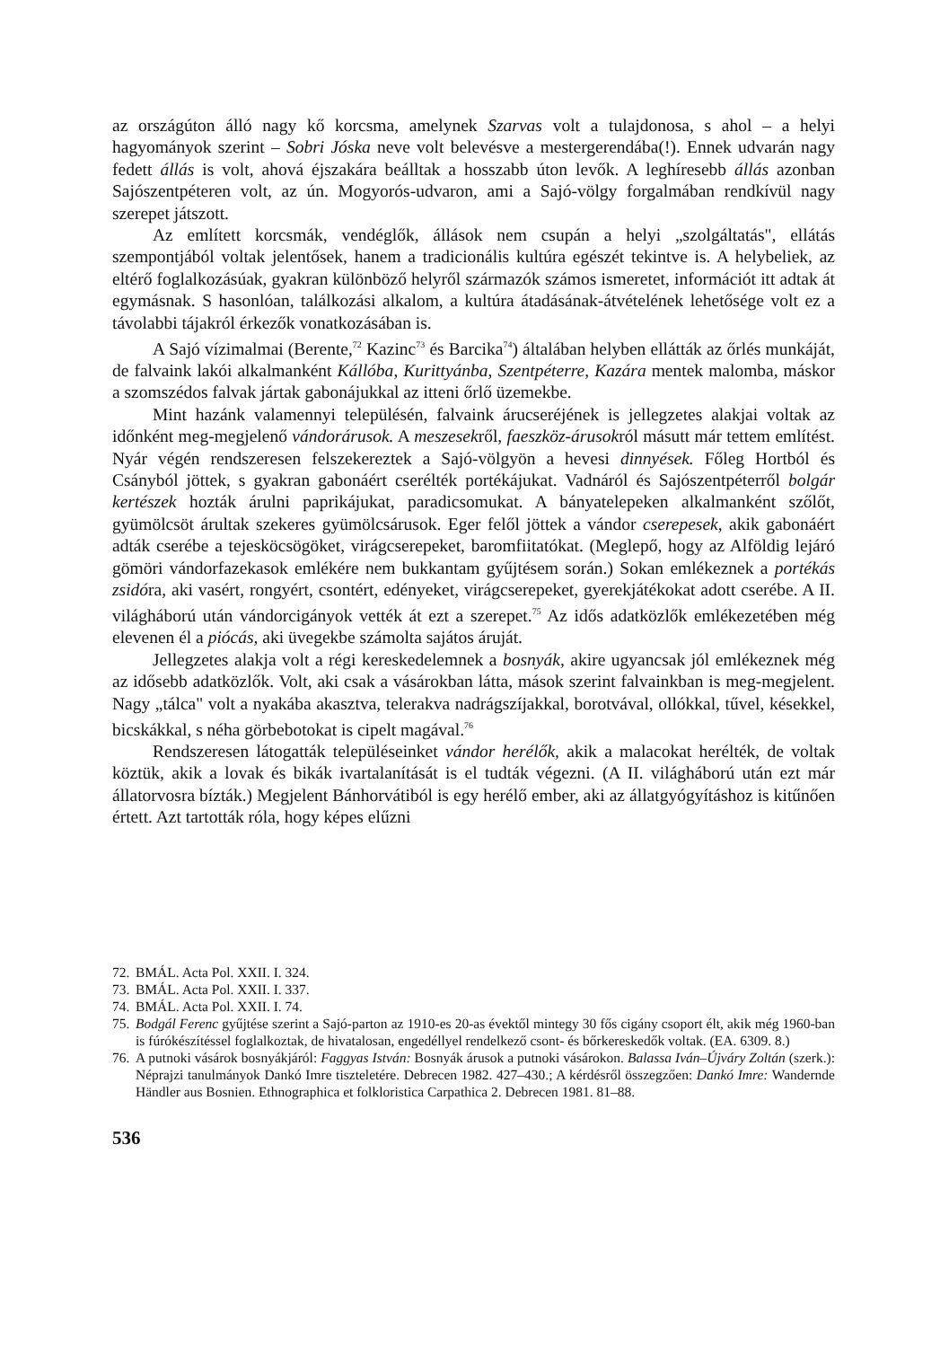az országúton álló nagy kő korcsma, amelynek Szarvas volt a tulajdonosa, s ahol – a helyi hagyományok szerint – Sobri Jóska neve volt belevésve a mestergerendába(!). Ennek udvarán nagy fedett állás is volt, ahová éjszakára beálltak a hosszabb úton levők. A leghíresebb állás azonban Sajószentpéteren volt, az ún. Mogyorós-udvaron, ami a Sajó-völgy forgalmában rendkívül nagy szerepet játszott.
Az említett korcsmák, vendéglők, állások nem csupán a helyi „szolgáltatás", ellátás szempontjából voltak jelentősek, hanem a tradicionális kultúra egészét tekintve is. A helybeliek, az eltérő foglalkozásúak, gyakran különböző helyről származók számos ismeretet, információt itt adtak át egymásnak. S hasonlóan, találkozási alkalom, a kultúra átadásának-átvételének lehetősége volt ez a távolabbi tájakról érkezők vonatkozásában is.
A Sajó vízimalmai (Berente,<sup>72</sup> Kazinc<sup>73</sup> és Barcika<sup>74</sup>) általában helyben ellátták az őrlés munkáját, de falvaink lakói alkalmanként Kállóba, Kurittyánba, Szentpéterre, Kazára mentek malomba, máskor a szomszédos falvak jártak gabonájukkal az itteni őrlő üzemekbe.
Mint hazánk valamennyi településén, falvaink árucseréjének is jellegzetes alakjai voltak az időnként meg-megjelenő vándorárusok. A meszesekről, faeszköz-árusokról másutt már tettem említést. Nyár végén rendszeresen felszekereztek a Sajó-völgyön a hevesi dinnyések. Főleg Hortból és Csányból jöttek, s gyakran gabonáért cserélték portékájukat. Vadnáról és Sajószentpéterről bolgár kertészek hozták árulni paprikájukat, paradicsomukat. A bányatelepeken alkalmanként szőlőt, gyümölcsöt árultak szekeres gyümölcsárusok. Eger felől jöttek a vándor cserepesek, akik gabonáért adták cserébe a tejesköcsögöket, virágcserepeket, baromfiitatókat. (Meglepő, hogy az Alföldig lejáró gömöri vándorfazekasok emlékére nem bukkantam gyűjtésem során.) Sokan emlékeznek a portékás zsidóra, aki vasért, rongyért, csontért, edényeket, virágcserepeket, gyerekjátékokat adott cserébe. A II. világháború után vándorcigányok vették át ezt a szerepet.<sup>75</sup> Az idős adatközlők emlékezetében még elevenen él a piócás, aki üvegekbe számolta sajátos áruját.
Jellegzetes alakja volt a régi kereskedelemnek a bosnyák, akire ugyancsak jól emlékeznek még az idősebb adatközlők. Volt, aki csak a vásárokban látta, mások szerint falvainkban is meg-megjelent. Nagy „tálca" volt a nyakába akasztva, telerakva nadrágszíjakkal, borotvával, ollókkal, tűvel, késekkel, bicskákkal, s néha görbebotokat is cipelt magával.<sup>76</sup>
Rendszeresen látogatták településeinket vándor herélők, akik a malacokat herélték, de voltak köztük, akik a lovak és bikák ivartalanítását is el tudták végezni. (A II. világháború után ezt már állatorvosra bízták.) Megjelent Bánhorvátiból is egy herélő ember, aki az állatgyógyításhoz is kitűnően értett. Azt tartották róla, hogy képes elűzni
72. BMÁL. Acta Pol. XXII. I. 324.
73. BMÁL. Acta Pol. XXII. I. 337.
74. BMÁL. Acta Pol. XXII. I. 74.
75. Bodgál Ferenc gyűjtése szerint a Sajó-parton az 1910-es 20-as évektől mintegy 30 fős cigány csoport élt, akik még 1960-ban is fúrókészítéssel foglalkoztak, de hivatalosan, engedéllyel rendelkező csont- és bőrkereskedők voltak. (EA. 6309. 8.)
76. A putnoki vásárok bosnyákjáról: Faggyas István: Bosnyák árusok a putnoki vásárokon. Balassa Iván–Újváry Zoltán (szerk.): Néprajzi tanulmányok Dankó Imre tiszteletére. Debrecen 1982. 427–430.; A kérdésről összegzően: Dankó Imre: Wandernde Händler aus Bosnien. Ethnographica et folkloristica Carpathica 2. Debrecen 1981. 81–88.
536